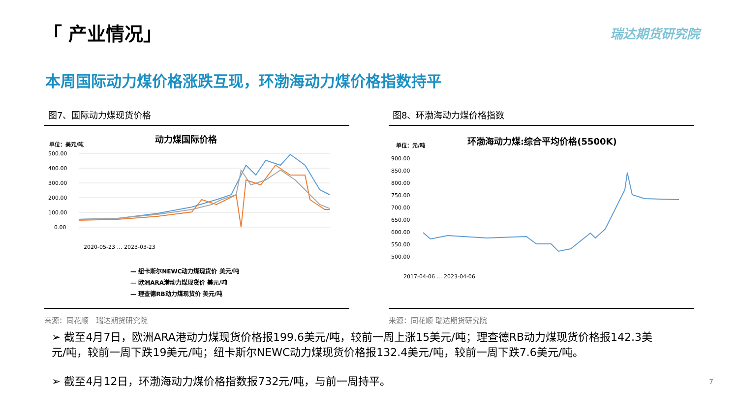「 产业情况」 瑞达期货研究院
本周国际动力煤价格涨跌互现，环渤海动力煤价格指数持平
图7、国际动力煤现货价格
动力煤国际价格
单位：美元/吨
500.00
400.00
300.00
200.00
100.00
0.00
2020-05-23 … 2023-03-23
— 纽卡斯尔NEWC动力煤现货价 美元/吨
— 欧洲ARA港动力煤现货价 美元/吨
— 理查德RB动力煤现货价 美元/吨
来源：同花顺　瑞达期货研究院
图8、环渤海动力煤价格指数
环渤海动力煤:综合平均价格(5500K)
单位：元/吨
900.00
850.00
800.00
750.00
700.00
650.00
600.00
550.00
500.00
2017-04-06 … 2023-04-06
来源：同花顺 瑞达期货研究院
➢ 截至4月7日，欧洲ARA港动力煤现货价格报199.6美元/吨，较前一周上涨15美元/吨；理查德RB动力煤现货价格报142.3美元/吨，较前一周下跌19美元/吨；纽卡斯尔NEWC动力煤现货价格报132.4美元/吨，较前一周下跌7.6美元/吨。
➢ 截至4月12日，环渤海动力煤价格指数报732元/吨，与前一周持平。 7